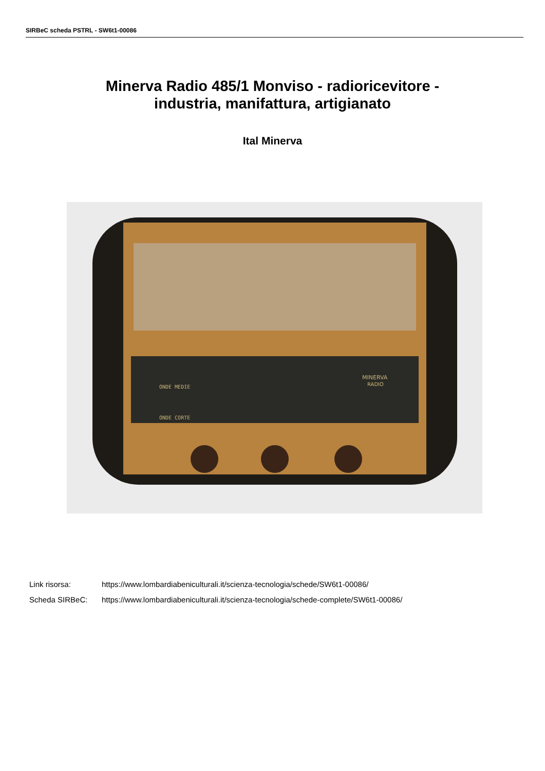SIRBeC scheda PSTRL - SW6t1-00086
Minerva Radio 485/1 Monviso - radioricevitore -
industria, manifattura, artigianato
Ital Minerva
ONDE MEDIE
ONDE CORTE
MINERVA
RADIO
Link risorsa: https://www.lombardiabeniculturali.it/scienza-tecnologia/schede/SW6t1-00086/
Scheda SIRBeC: https://www.lombardiabeniculturali.it/scienza-tecnologia/schede-complete/SW6t1-00086/